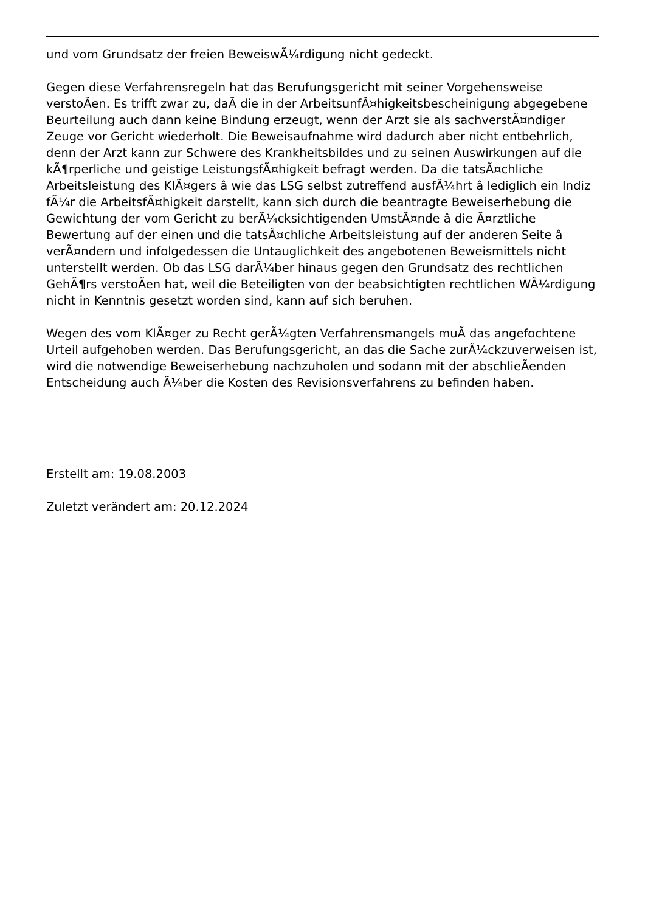und vom Grundsatz der freien BeweiswÃ¼rdigung nicht gedeckt.
Gegen diese Verfahrensregeln hat das Berufungsgericht mit seiner Vorgehensweise verstoÃen. Es trifft zwar zu, daÃ die in der ArbeitsunfÃ¤higkeitsbescheinigung abgegebene Beurteilung auch dann keine Bindung erzeugt, wenn der Arzt sie als sachverstÃ¤ndiger Zeuge vor Gericht wiederholt. Die Beweisaufnahme wird dadurch aber nicht entbehrlich, denn der Arzt kann zur Schwere des Krankheitsbildes und zu seinen Auswirkungen auf die kÃ¶rperliche und geistige LeistungsfÃ¤higkeit befragt werden. Da die tatsÃ¤chliche Arbeitsleistung des KlÃ¤gers â wie das LSG selbst zutreffend ausfÃ¼hrt â lediglich ein Indiz fÃ¼r die ArbeitsfÃ¤higkeit darstellt, kann sich durch die beantragte Beweiserhebung die Gewichtung der vom Gericht zu berÃ¼cksichtigenden UmstÃ¤nde â die Ã¤rztliche Bewertung auf der einen und die tatsÃ¤chliche Arbeitsleistung auf der anderen Seite â verÃ¤ndern und infolgedessen die Untauglichkeit des angebotenen Beweismittels nicht unterstellt werden. Ob das LSG darÃ¼ber hinaus gegen den Grundsatz des rechtlichen GehÃ¶rs verstoÃen hat, weil die Beteiligten von der beabsichtigten rechtlichen WÃ¼rdigung nicht in Kenntnis gesetzt worden sind, kann auf sich beruhen.
Wegen des vom KlÃ¤ger zu Recht gerÃ¼gten Verfahrensmangels muÃ das angefochtene Urteil aufgehoben werden. Das Berufungsgericht, an das die Sache zurÃ¼ckzuverweisen ist, wird die notwendige Beweiserhebung nachzuholen und sodann mit der abschlieÃenden Entscheidung auch Ã¼ber die Kosten des Revisionsverfahrens zu befinden haben.
Erstellt am: 19.08.2003
Zuletzt verändert am: 20.12.2024